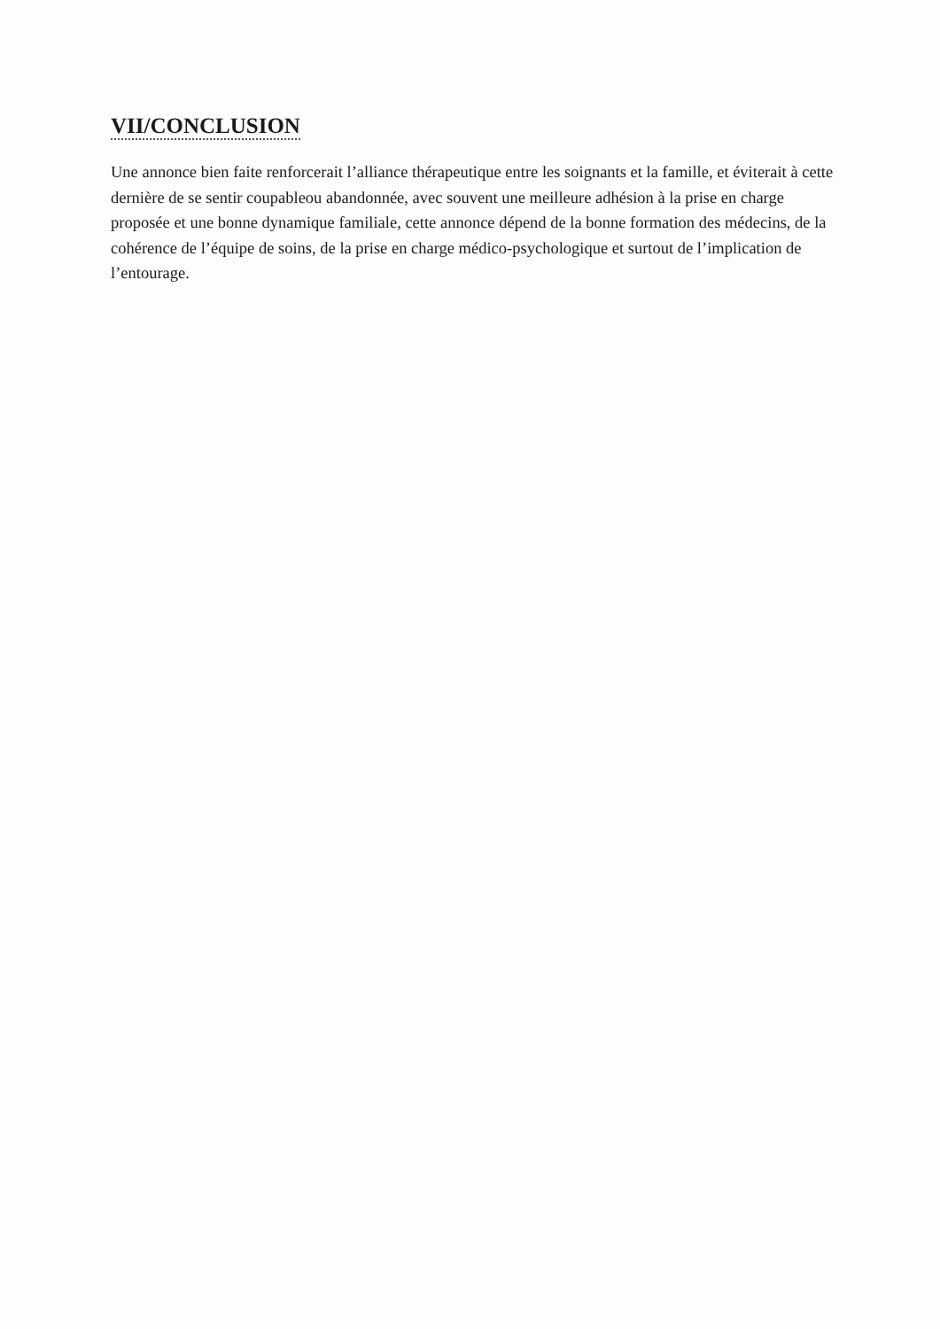VII/CONCLUSION
Une annonce bien faite renforcerait l’alliance thérapeutique entre les soignants et la famille, et éviterait à cette dernière de se sentir coupableou abandonnée, avec souvent une meilleure adhésion à la prise en charge proposée et une bonne dynamique familiale, cette annonce dépend de la bonne formation des médecins, de la cohérence de l’équipe de soins, de la prise en charge médico-psychologique et surtout de l’implication de l’entourage.